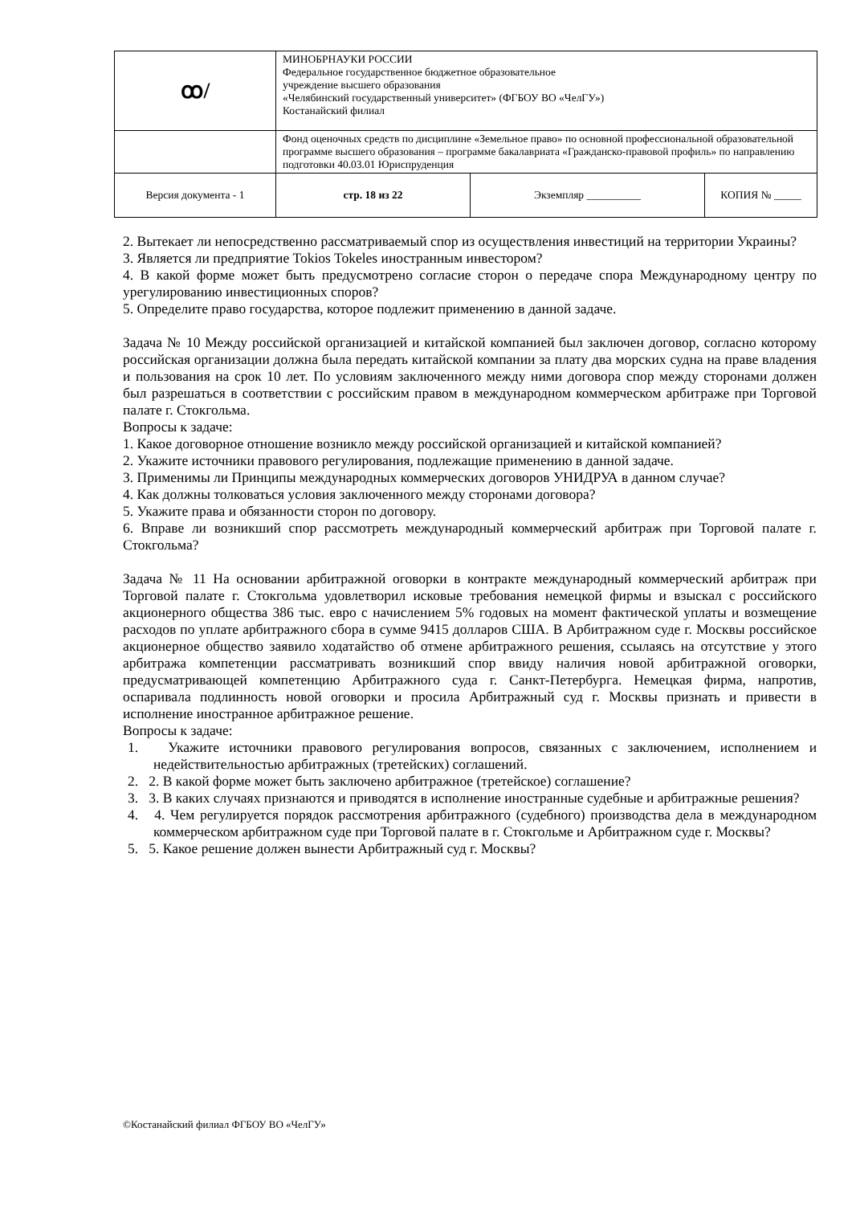| ꝏ/ | МИНОБРНАУКИ РОССИИ Федеральное государственное бюджетное образовательное учреждение высшего образования «Челябинский государственный университет» (ФГБОУ ВО «ЧелГУ») Костанайский филиал | | |
| | Фонд оценочных средств по дисциплине «Земельное право» по основной профессиональной образовательной программе высшего образования – программе бакалавриата «Гражданско-правовой профиль» по направлению подготовки 40.03.01 Юриспруденция | | |
| Версия документа - 1 | стр. 18 из 22 | Экземпляр __________ | КОПИЯ № _____ |
2. Вытекает ли непосредственно рассматриваемый спор из осуществления инвестиций на территории Украины?
3. Является ли предприятие Tokios Tokeles иностранным инвестором?
4. В какой форме может быть предусмотрено согласие сторон о передаче спора Международному центру по урегулированию инвестиционных споров?
5. Определите право государства, которое подлежит применению в данной задаче.
Задача № 10 Между российской организацией и китайской компанией был заключен договор, согласно которому российская организации должна была передать китайской компании за плату два морских судна на праве владения и пользования на срок 10 лет. По условиям заключенного между ними договора спор между сторонами должен был разрешаться в соответствии с российским правом в международном коммерческом арбитраже при Торговой палате г. Стокгольма.
Вопросы к задаче:
1. Какое договорное отношение возникло между российской организацией и китайской компанией?
2. Укажите источники правового регулирования, подлежащие применению в данной задаче.
3. Применимы ли Принципы международных коммерческих договоров УНИДРУА в данном случае?
4. Как должны толковаться условия заключенного между сторонами договора?
5. Укажите права и обязанности сторон по договору.
6. Вправе ли возникший спор рассмотреть международный коммерческий арбитраж при Торговой палате г. Стокгольма?
Задача № 11 На основании арбитражной оговорки в контракте международный коммерческий арбитраж при Торговой палате г. Стокгольма удовлетворил исковые требования немецкой фирмы и взыскал с российского акционерного общества 386 тыс. евро с начислением 5% годовых на момент фактической уплаты и возмещение расходов по уплате арбитражного сбора в сумме 9415 долларов США. В Арбитражном суде г. Москвы российское акционерное общество заявило ходатайство об отмене арбитражного решения, ссылаясь на отсутствие у этого арбитража компетенции рассматривать возникший спор ввиду наличия новой арбитражной оговорки, предусматривающей компетенцию Арбитражного суда г. Санкт-Петербурга. Немецкая фирма, напротив, оспаривала подлинность новой оговорки и просила Арбитражный суд г. Москвы признать и привести в исполнение иностранное арбитражное решение.
Вопросы к задаче:
1. Укажите источники правового регулирования вопросов, связанных с заключением, исполнением и недействительностью арбитражных (третейских) соглашений.
2. 2. В какой форме может быть заключено арбитражное (третейское) соглашение?
3. 3. В каких случаях признаются и приводятся в исполнение иностранные судебные и арбитражные решения?
4. 4. Чем регулируется порядок рассмотрения арбитражного (судебного) производства дела в международном коммерческом арбитражном суде при Торговой палате в г. Стокгольме и Арбитражном суде г. Москвы?
5. 5. Какое решение должен вынести Арбитражный суд г. Москвы?
©Костанайский филиал ФГБОУ ВО «ЧелГУ»